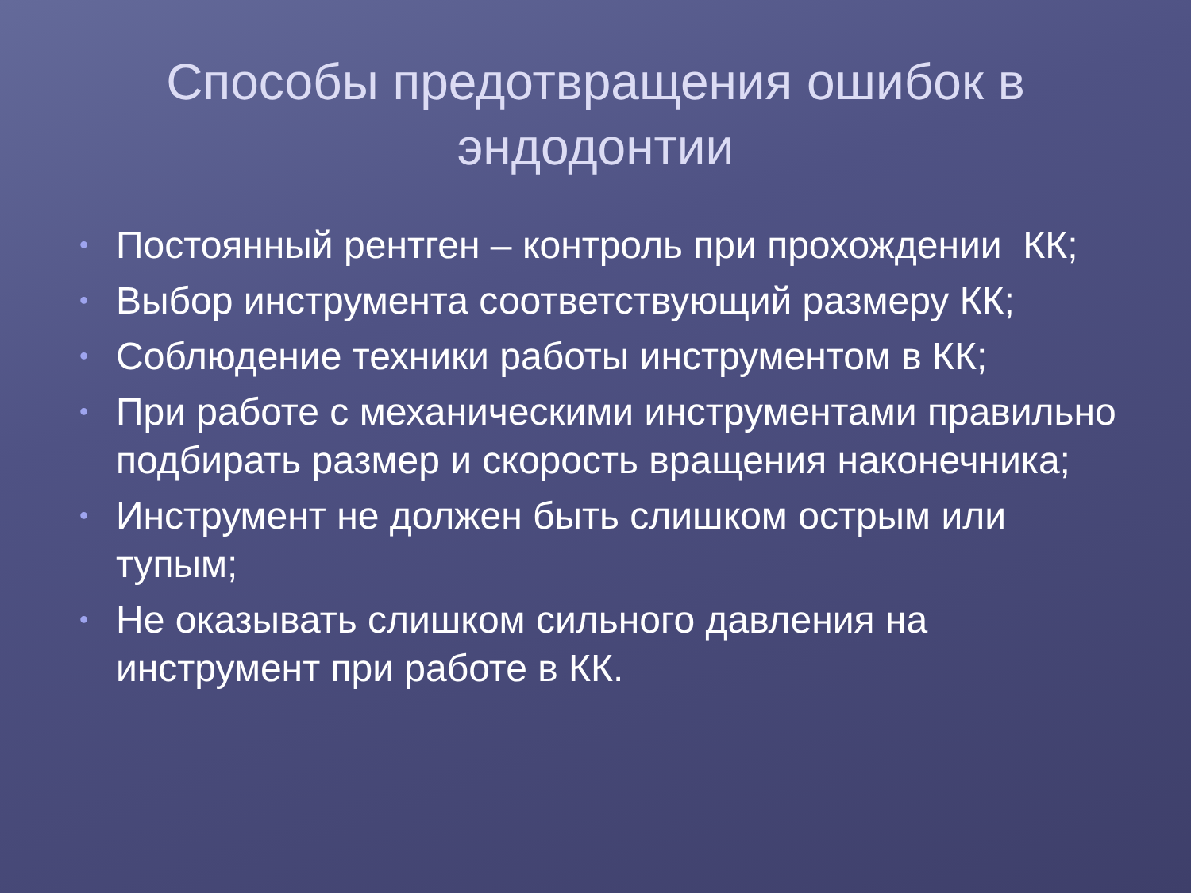Способы предотвращения ошибок в эндодонтии
• Постоянный рентген – контроль при прохождении КК;
• Выбор инструмента соответствующий размеру КК;
• Соблюдение техники работы инструментом в КК;
• При работе с механическими инструментами правильно подбирать размер и скорость вращения наконечника;
• Инструмент не должен быть слишком острым или тупым;
• Не оказывать слишком сильного давления на инструмент при работе в КК.